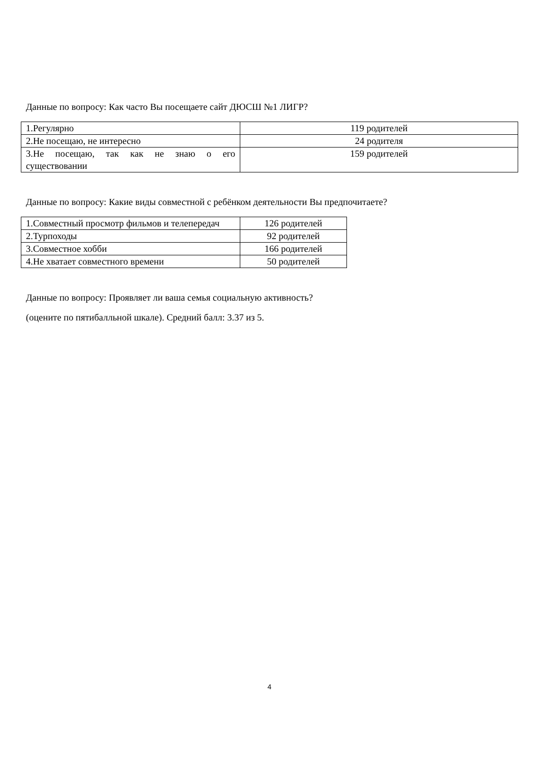Данные по вопросу: Как часто Вы посещаете сайт ДЮСШ №1 ЛИГР?
| 1.Регулярно | 119 родителей |
| 2.Не посещаю, не интересно | 24 родителя |
| 3.Не посещаю, так как не знаю о его существовании | 159 родителей |
Данные по вопросу: Какие виды совместной с ребёнком деятельности Вы предпочитаете?
| 1.Совместный просмотр фильмов и телепередач | 126 родителей |
| 2.Турпоходы | 92 родителей |
| 3.Совместное хобби | 166 родителей |
| 4.Не хватает совместного времени | 50 родителей |
Данные по вопросу: Проявляет ли ваша семья социальную активность?
(оцените по пятибалльной шкале). Средний балл: 3.37 из 5.
4